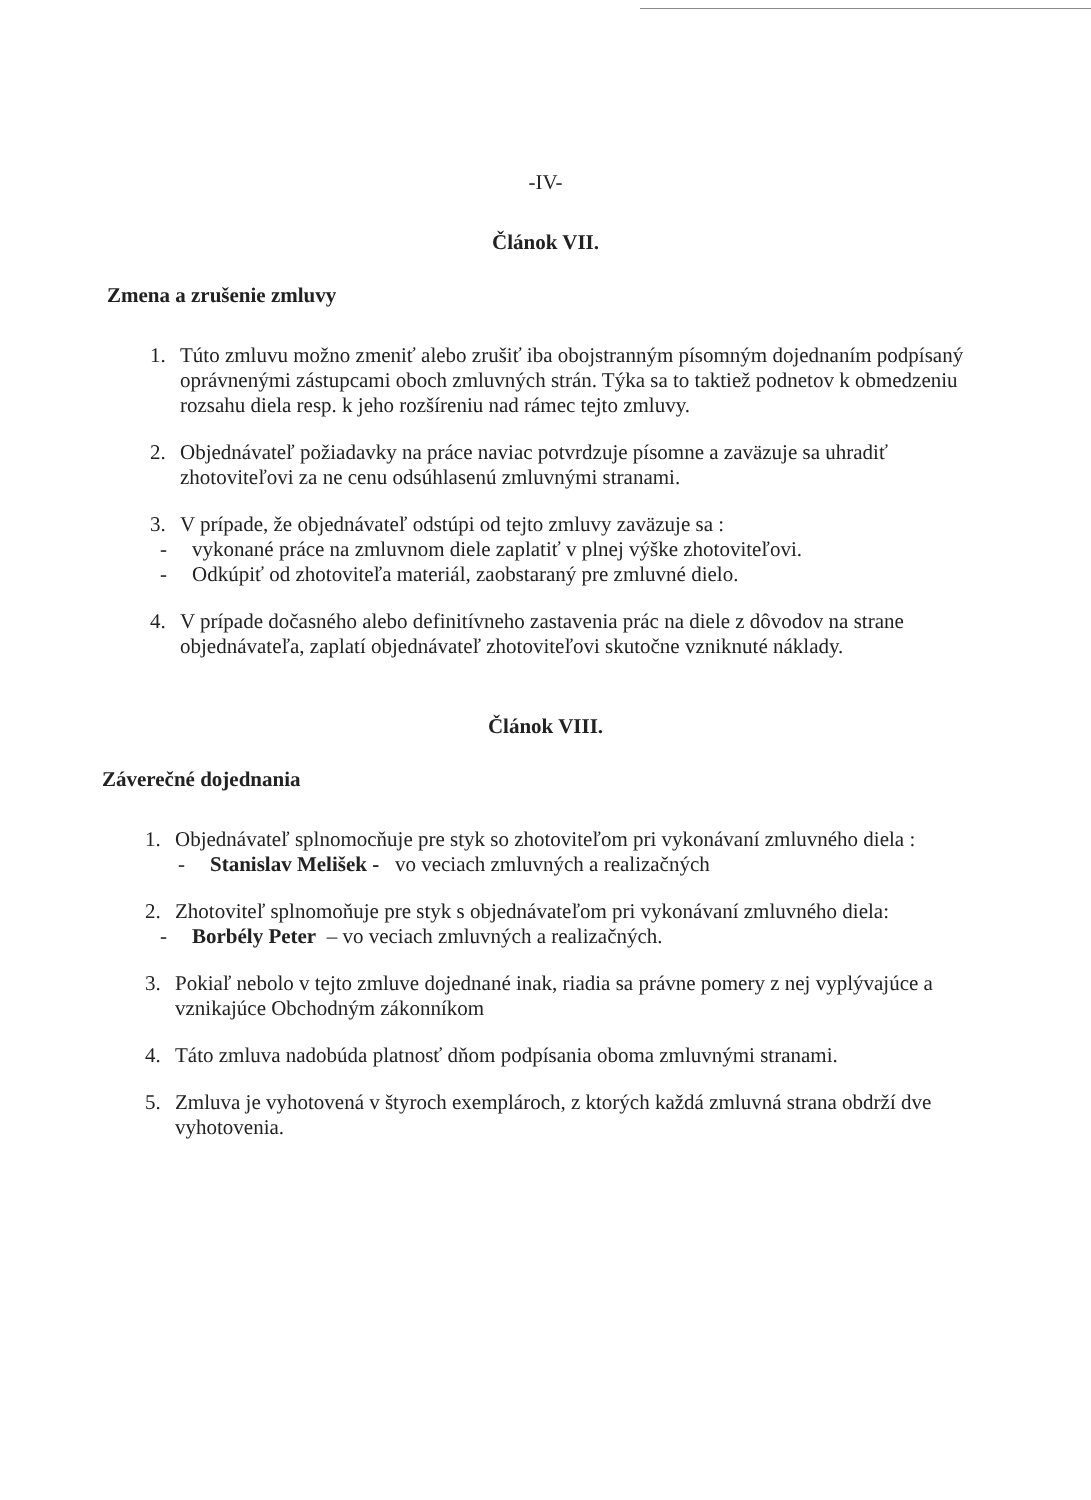-IV-
Článok VII.
Zmena a zrušenie zmluvy
1. Túto zmluvu možno zmeniť alebo zrušiť iba obojstranným písomným dojednaním podpísaný oprávnenými zástupcami oboch zmluvných strán. Týka sa to taktiež podnetov k obmedzeniu rozsahu diela resp. k jeho rozšíreniu nad rámec tejto zmluvy.
2. Objednávateľ požiadavky na práce naviac potvrdzuje písomne a zaväzuje sa uhradiť zhotoviteľovi za ne cenu odsúhlasenú zmluvnými stranami.
3. V prípade, že objednávateľ odstúpi od tejto zmluvy zaväzuje sa :
- vykonané práce na zmluvnom diele zaplatiť v plnej výške zhotoviteľovi.
- Odkúpiť od zhotoviteľa materiál, zaobstaraný pre zmluvné dielo.
4. V prípade dočasného alebo definitívneho zastavenia prác na diele z dôvodov na strane objednávateľa, zaplatí objednávateľ zhotoviteľovi skutočne vzniknuté náklady.
Článok VIII.
Záverečné dojednania
1. Objednávateľ splnomocňuje pre styk so zhotoviteľom pri vykonávaní zmluvného diela :
- Stanislav Melišek - vo veciach zmluvných a realizačných
2. Zhotoviteľ splnomoňuje pre styk s objednávateľom pri vykonávaní zmluvného diela:
- Borbély Peter – vo veciach zmluvných a realizačných.
3. Pokiaľ nebolo v tejto zmluve dojednané inak, riadia sa právne pomery z nej vyplývajúce a vznikajúce Obchodným zákonníkom
4. Táto zmluva nadobúda platnosť dňom podpísania oboma zmluvnými stranami.
5. Zmluva je vyhotovená v štyroch exemplároch, z ktorých každá zmluvná strana obdrží dve vyhotovenia.